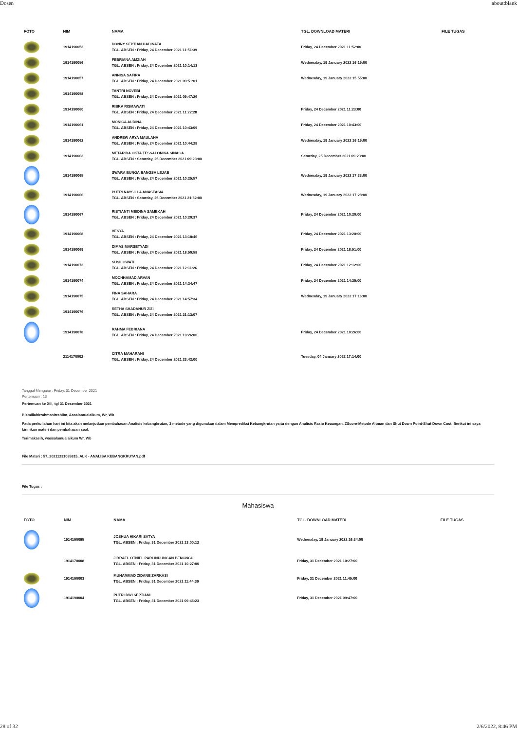Dosen about:blank
| FOTO | NIM | NAMA | TGL. DOWNLOAD MATERI | FILE TUGAS |
| --- | --- | --- | --- | --- |
| | 1914190053 | DONNY SEPTIAN HADINATA TGL. ABSEN : Friday, 24 December 2021 11:51:39 | Friday, 24 December 2021 11:52:00 | |
| | 1914190056 | FEBRIANA AMZIAH TGL. ABSEN : Friday, 24 December 2021 10:14:13 | Wednesday, 19 January 2022 16:19:00 | |
| | 1914190057 | ANNISA SAFIRA TGL. ABSEN : Friday, 24 December 2021 09:51:01 | Wednesday, 19 January 2022 15:55:00 | |
| | 1914190058 | TANTRI NOVEBI TGL. ABSEN : Friday, 24 December 2021 09:47:26 | | |
| | 1914190060 | RIBKA RISMAWATI TGL. ABSEN : Friday, 24 December 2021 11:22:28 | Friday, 24 December 2021 11:23:00 | |
| | 1914190061 | MONICA AUDINA TGL. ABSEN : Friday, 24 December 2021 10:43:09 | Friday, 24 December 2021 10:43:00 | |
| | 1914190062 | ANDREW ARYA MAULANA TGL. ABSEN : Friday, 24 December 2021 10:44:28 | Wednesday, 19 January 2022 16:19:00 | |
| | 1914190063 | METARIDA OKTA TESSALONIKA SINAGA TGL. ABSEN : Saturday, 25 December 2021 09:23:00 | Saturday, 25 December 2021 09:23:00 | |
| | 1914190065 | SWARA BUNGA BANGSA LEJAB TGL. ABSEN : Friday, 24 December 2021 10:25:57 | Wednesday, 19 January 2022 17:33:00 | |
| | 1914190066 | PUTRI NAYSILLA ANASTASIA TGL. ABSEN : Saturday, 25 December 2021 21:52:00 | Wednesday, 19 January 2022 17:28:00 | |
| | 1914190067 | RISTIANTI MEIDINA SAMEKAH TGL. ABSEN : Friday, 24 December 2021 10:20:37 | Friday, 24 December 2021 10:20:00 | |
| | 1914190068 | VESYA TGL. ABSEN : Friday, 24 December 2021 13:18:46 | Friday, 24 December 2021 13:20:00 | |
| | 1914190069 | DIMAS MARSETYADI TGL. ABSEN : Friday, 24 December 2021 18:50:58 | Friday, 24 December 2021 18:51:00 | |
| | 1914190073 | SUSILOWATI TGL. ABSEN : Friday, 24 December 2021 12:11:26 | Friday, 24 December 2021 12:12:00 | |
| | 1914190074 | MOCHHAMAD ARVAN TGL. ABSEN : Friday, 24 December 2021 14:24:47 | Friday, 24 December 2021 14:25:00 | |
| | 1914190075 | FINA SAHARA TGL. ABSEN : Friday, 24 December 2021 14:57:34 | Wednesday, 19 January 2022 17:16:00 | |
| | 1914190076 | RETHA SHADANUR ZIZI TGL. ABSEN : Friday, 24 December 2021 21:13:07 | | |
| | 1914190078 | RAHMA FEBRIANA TGL. ABSEN : Friday, 24 December 2021 10:26:00 | Friday, 24 December 2021 10:26:00 | |
| | 2114170002 | CITRA MAHARANI TGL. ABSEN : Friday, 24 December 2021 23:42:00 | Tuesday, 04 January 2022 17:14:00 | |
Tanggal Mengajar : Friday, 31 December 2021
Pertemuan : 13
Pertemuan ke XIII, tgl 31 Desember 2021
Bismillahirrahmanirrahiim, Assalamualaikum, Wr, Wb
Pada perkuliahan hari ini kita akan melanjutkan pembahasan Analisis kebangkrutan, 3 metode yang digunakan dalam Memprediksi Kebangkrutan yaitu dengan Analisis Rasio Keuangan, ZScore-Metode Altman dan Shut Down Point-Shut Down Cost. Berikut ini saya kirimkan materi dan pembahasan soal.
Terimakasih, wassalamualaikum Wr, Wb
File Materi : 57_20211231085815_ALK - ANALISA KEBANGKRUTAN.pdf
File Tugas :
Mahasiswa
| FOTO | NIM | NAMA | TGL. DOWNLOAD MATERI | FILE TUGAS |
| --- | --- | --- | --- | --- |
| | 1514190095 | JOSHUA HIKARI SATYA TGL. ABSEN : Friday, 31 December 2021 13:00:12 | Wednesday, 19 January 2022 16:34:00 | |
| | 1914170008 | JIBRAEL OTNIEL PARLINDUNGAN BENGNGU TGL. ABSEN : Friday, 31 December 2021 10:27:00 | Friday, 31 December 2021 10:27:00 | |
| | 1914190003 | MUHAMMAD ZIDANE ZARKASI TGL. ABSEN : Friday, 31 December 2021 11:44:39 | Friday, 31 December 2021 11:45:00 | |
| | 1914190004 | PUTRI DWI SEPTIANI TGL. ABSEN : Friday, 31 December 2021 09:46:23 | Friday, 31 December 2021 09:47:00 | |
28 of 32 2/6/2022, 8:46 PM